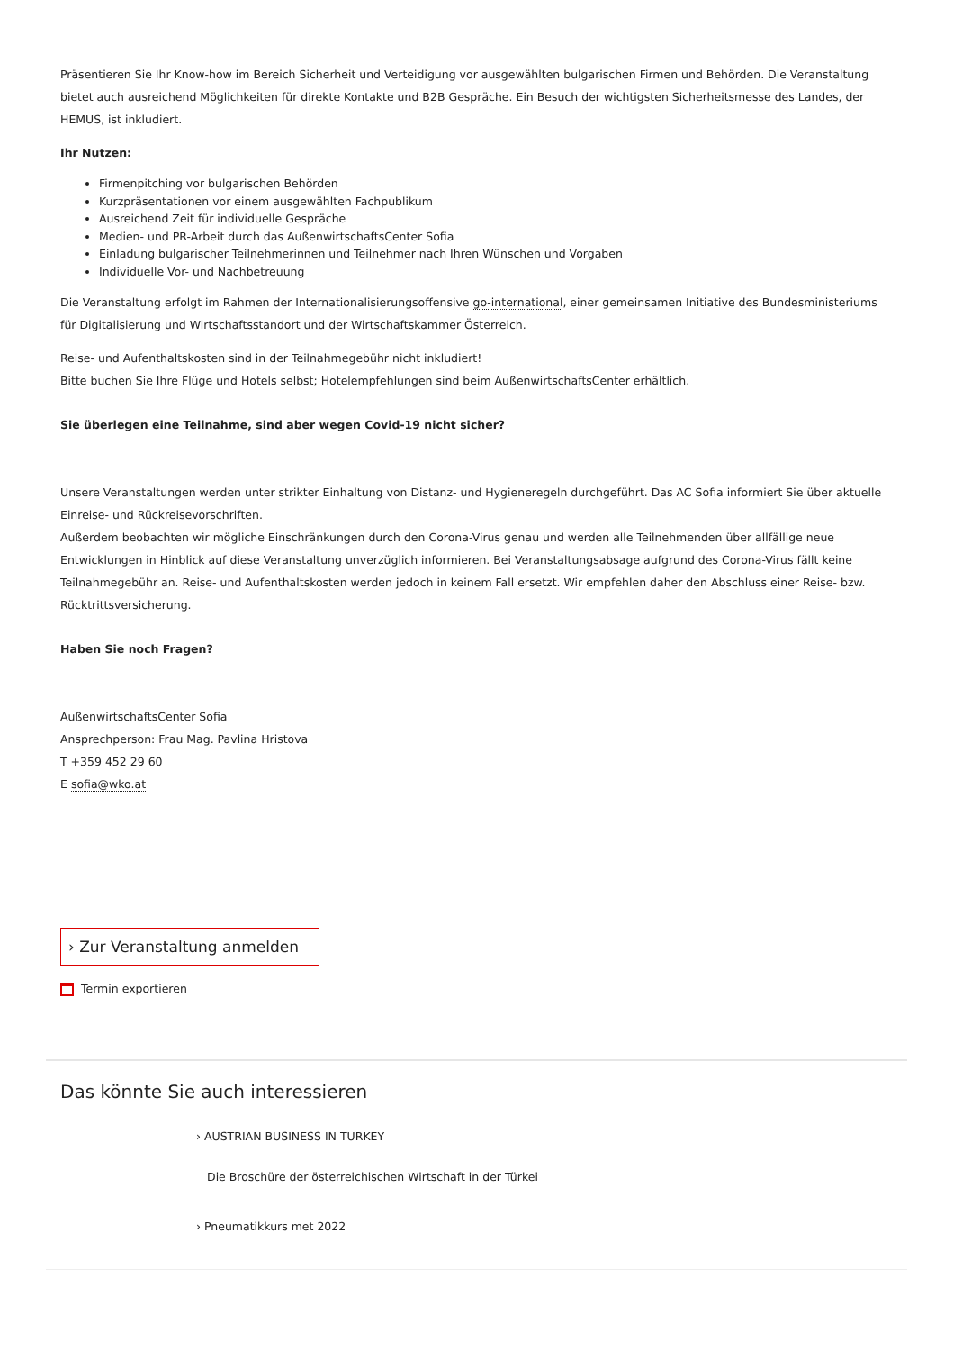Präsentieren Sie Ihr Know-how im Bereich Sicherheit und Verteidigung vor ausgewählten bulgarischen Firmen und Behörden. Die Veranstaltung bietet auch ausreichend Möglichkeiten für direkte Kontakte und B2B Gespräche. Ein Besuch der wichtigsten Sicherheitsmesse des Landes, der HEMUS, ist inkludiert.
Ihr Nutzen:
Firmenpitching vor bulgarischen Behörden
Kurzpräsentationen vor einem ausgewählten Fachpublikum
Ausreichend Zeit für individuelle Gespräche
Medien- und PR-Arbeit durch das AußenwirtschaftsCenter Sofia
Einladung bulgarischer Teilnehmerinnen und Teilnehmer nach Ihren Wünschen und Vorgaben
Individuelle Vor- und Nachbetreuung
Die Veranstaltung erfolgt im Rahmen der Internationalisierungsoffensive go-international, einer gemeinsamen Initiative des Bundesministeriums für Digitalisierung und Wirtschaftsstandort und der Wirtschaftskammer Österreich.
Reise- und Aufenthaltskosten sind in der Teilnahmegebühr nicht inkludiert!
Bitte buchen Sie Ihre Flüge und Hotels selbst; Hotelempfehlungen sind beim AußenwirtschaftsCenter erhältlich.
Sie überlegen eine Teilnahme, sind aber wegen Covid-19 nicht sicher?
Unsere Veranstaltungen werden unter strikter Einhaltung von Distanz- und Hygieneregeln durchgeführt. Das AC Sofia informiert Sie über aktuelle Einreise- und Rückreisevorschriften.
Außerdem beobachten wir mögliche Einschränkungen durch den Corona-Virus genau und werden alle Teilnehmenden über allfällige neue Entwicklungen in Hinblick auf diese Veranstaltung unverzüglich informieren. Bei Veranstaltungsabsage aufgrund des Corona-Virus fällt keine Teilnahmegebühr an. Reise- und Aufenthaltskosten werden jedoch in keinem Fall ersetzt. Wir empfehlen daher den Abschluss einer Reise- bzw. Rücktrittsversicherung.
Haben Sie noch Fragen?
AußenwirtschaftsCenter Sofia
Ansprechperson: Frau Mag. Pavlina Hristova
T +359 452 29 60
E sofia@wko.at
› Zur Veranstaltung anmelden
Termin exportieren
Das könnte Sie auch interessieren
› AUSTRIAN BUSINESS IN TURKEY
Die Broschüre der österreichischen Wirtschaft in der Türkei
› Pneumatikkurs met 2022